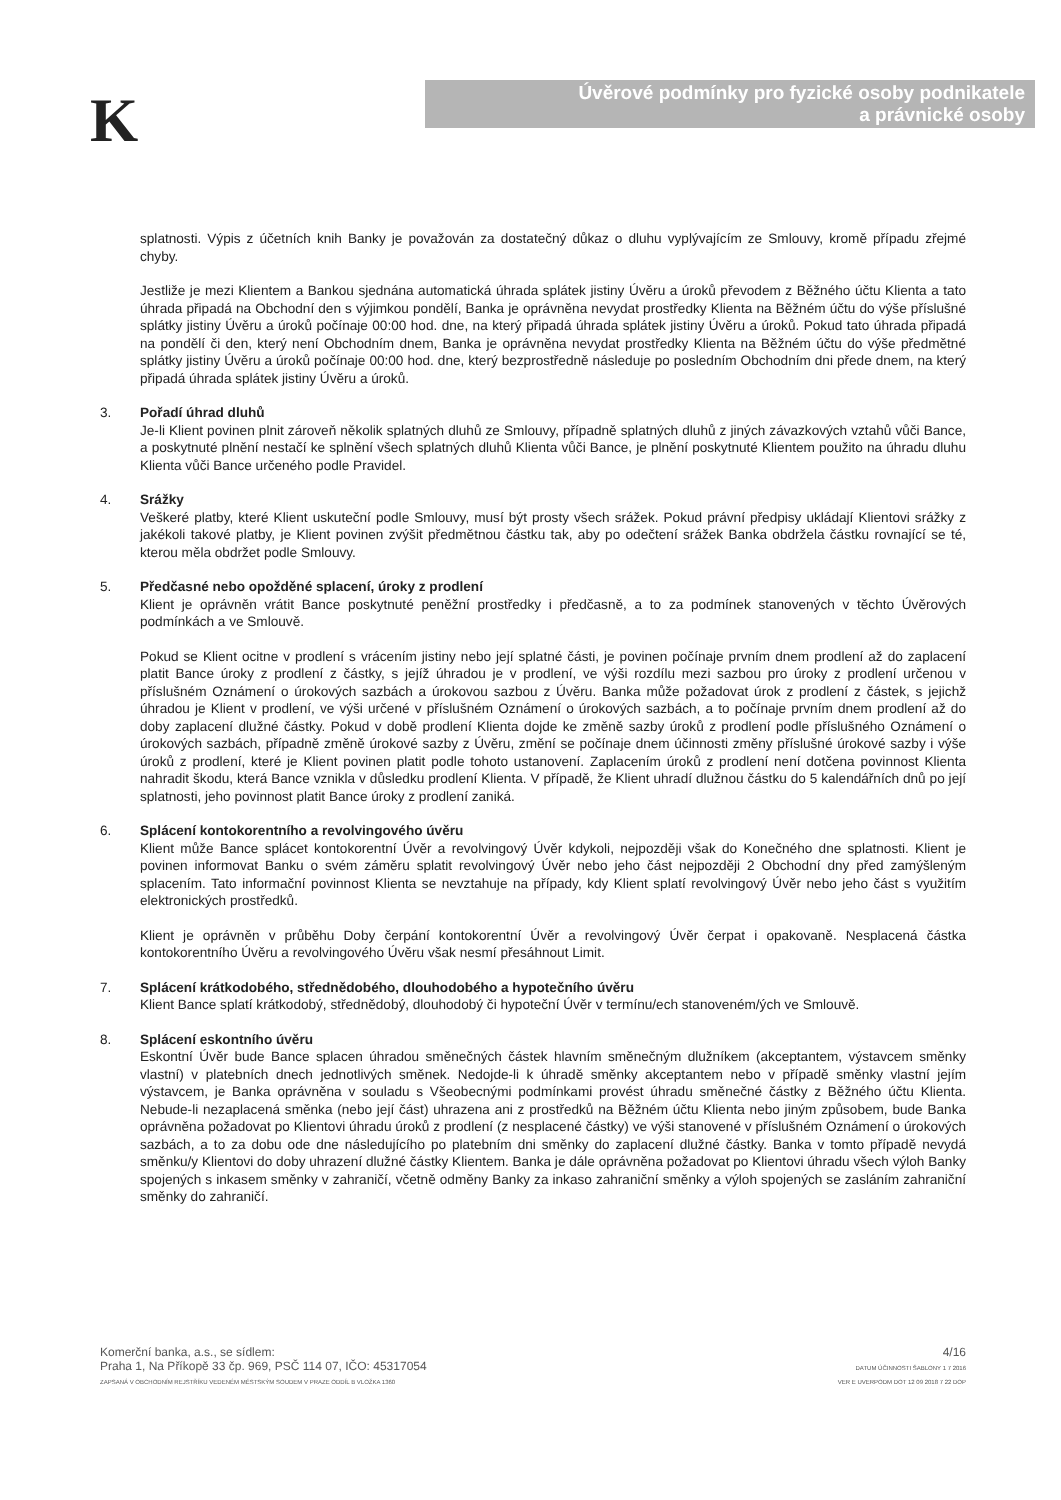K
Úvěrové podmínky pro fyzické osoby podnikatele
a právnické osoby
splatnosti. Výpis z účetních knih Banky je považován za dostatečný důkaz o dluhu vyplývajícím ze Smlouvy, kromě případu zřejmé chyby.
Jestliže je mezi Klientem a Bankou sjednána automatická úhrada splátek jistiny Úvěru a úroků převodem z Běžného účtu Klienta a tato úhrada připadá na Obchodní den s výjimkou pondělí, Banka je oprávněna nevydat prostředky Klienta na Běžném účtu do výše příslušné splátky jistiny Úvěru a úroků počínaje 00:00 hod. dne, na který připadá úhrada splátek jistiny Úvěru a úroků. Pokud tato úhrada připadá na pondělí či den, který není Obchodním dnem, Banka je oprávněna nevydat prostředky Klienta na Běžném účtu do výše předmětné splátky jistiny Úvěru a úroků počínaje 00:00 hod. dne, který bezprostředně následuje po posledním Obchodním dni přede dnem, na který připadá úhrada splátek jistiny Úvěru a úroků.
3. Pořadí úhrad dluhů
Je-li Klient povinen plnit zároveň několik splatných dluhů ze Smlouvy, případně splatných dluhů z jiných závazkových vztahů vůči Bance, a poskytnuté plnění nestačí ke splnění všech splatných dluhů Klienta vůči Bance, je plnění poskytnuté Klientem použito na úhradu dluhu Klienta vůči Bance určeného podle Pravidel.
4. Srážky
Veškeré platby, které Klient uskuteční podle Smlouvy, musí být prosty všech srážek. Pokud právní předpisy ukládají Klientovi srážky z jakékoli takové platby, je Klient povinen zvýšit předmětnou částku tak, aby po odečtení srážek Banka obdržela částku rovnající se té, kterou měla obdržet podle Smlouvy.
5. Předčasné nebo opožděné splacení, úroky z prodlení
Klient je oprávněn vrátit Bance poskytnuté peněžní prostředky i předčasně, a to za podmínek stanovených v těchto Úvěrových podmínkách a ve Smlouvě.
Pokud se Klient ocitne v prodlení s vrácením jistiny nebo její splatné části, je povinen počínaje prvním dnem prodlení až do zaplacení platit Bance úroky z prodlení z částky, s jejíž úhradou je v prodlení, ve výši rozdílu mezi sazbou pro úroky z prodlení určenou v příslušném Oznámení o úrokových sazbách a úrokovou sazbou z Úvěru. Banka může požadovat úrok z prodlení z částek, s jejichž úhradou je Klient v prodlení, ve výši určené v příslušném Oznámení o úrokových sazbách, a to počínaje prvním dnem prodlení až do doby zaplacení dlužné částky. Pokud v době prodlení Klienta dojde ke změně sazby úroků z prodlení podle příslušného Oznámení o úrokových sazbách, případně změně úrokové sazby z Úvěru, změní se počínaje dnem účinnosti změny příslušné úrokové sazby i výše úroků z prodlení, které je Klient povinen platit podle tohoto ustanovení. Zaplacením úroků z prodlení není dotčena povinnost Klienta nahradit škodu, která Bance vznikla v důsledku prodlení Klienta. V případě, že Klient uhradí dlužnou částku do 5 kalendářních dnů po její splatnosti, jeho povinnost platit Bance úroky z prodlení zaniká.
6. Splácení kontokorentního a revolvingového úvěru
Klient může Bance splácet kontokorentní Úvěr a revolvingový Úvěr kdykoli, nejpozději však do Konečného dne splatnosti. Klient je povinen informovat Banku o svém záměru splatit revolvingový Úvěr nebo jeho část nejpozději 2 Obchodní dny před zamýšleným splacením. Tato informační povinnost Klienta se nevztahuje na případy, kdy Klient splatí revolvingový Úvěr nebo jeho část s využitím elektronických prostředků.
Klient je oprávněn v průběhu Doby čerpání kontokorentní Úvěr a revolvingový Úvěr čerpat i opakovaně. Nesplacená částka kontokorentního Úvěru a revolvingového Úvěru však nesmí přesáhnout Limit.
7. Splácení krátkodobého, střednědobého, dlouhodobého a hypotečního úvěru
Klient Bance splatí krátkodobý, střednědobý, dlouhodobý či hypoteční Úvěr v termínu/ech stanoveném/ých ve Smlouvě.
8. Splácení eskontního úvěru
Eskontní Úvěr bude Bance splacen úhradou směnečných částek hlavním směnečným dlužníkem (akceptantem, výstavcem směnky vlastní) v platebních dnech jednotlivých směnek. Nedojde-li k úhradě směnky akceptantem nebo v případě směnky vlastní jejím výstavcem, je Banka oprávněna v souladu s Všeobecnými podmínkami provést úhradu směnečné částky z Běžného účtu Klienta. Nebude-li nezaplacená směnka (nebo její část) uhrazena ani z prostředků na Běžném účtu Klienta nebo jiným způsobem, bude Banka oprávněna požadovat po Klientovi úhradu úroků z prodlení (z nesplacené částky) ve výši stanovené v příslušném Oznámení o úrokových sazbách, a to za dobu ode dne následujícího po platebním dni směnky do zaplacení dlužné částky. Banka v tomto případě nevydá směnku/y Klientovi do doby uhrazení dlužné částky Klientem. Banka je dále oprávněna požadovat po Klientovi úhradu všech výloh Banky spojených s inkasem směnky v zahraničí, včetně odměny Banky za inkaso zahraniční směnky a výloh spojených se zasláním zahraniční směnky do zahraničí.
Komerční banka, a.s., se sídlem:
Praha 1, Na Příkopě 33 čp. 969, PSČ 114 07, IČO: 45317054
ZAPSANÁ V OBCHODNÍM REJSTŘÍKU VEDENÉM MĚSTSKÝM SOUDEM V PRAZE ODDÍL B VLOŽKA 1360
4/16
DATUM ÚČINNOSTI ŠABLONY 1 7 2016
VER E UVERPODM DOT 12 09 2018 7 22 DOP